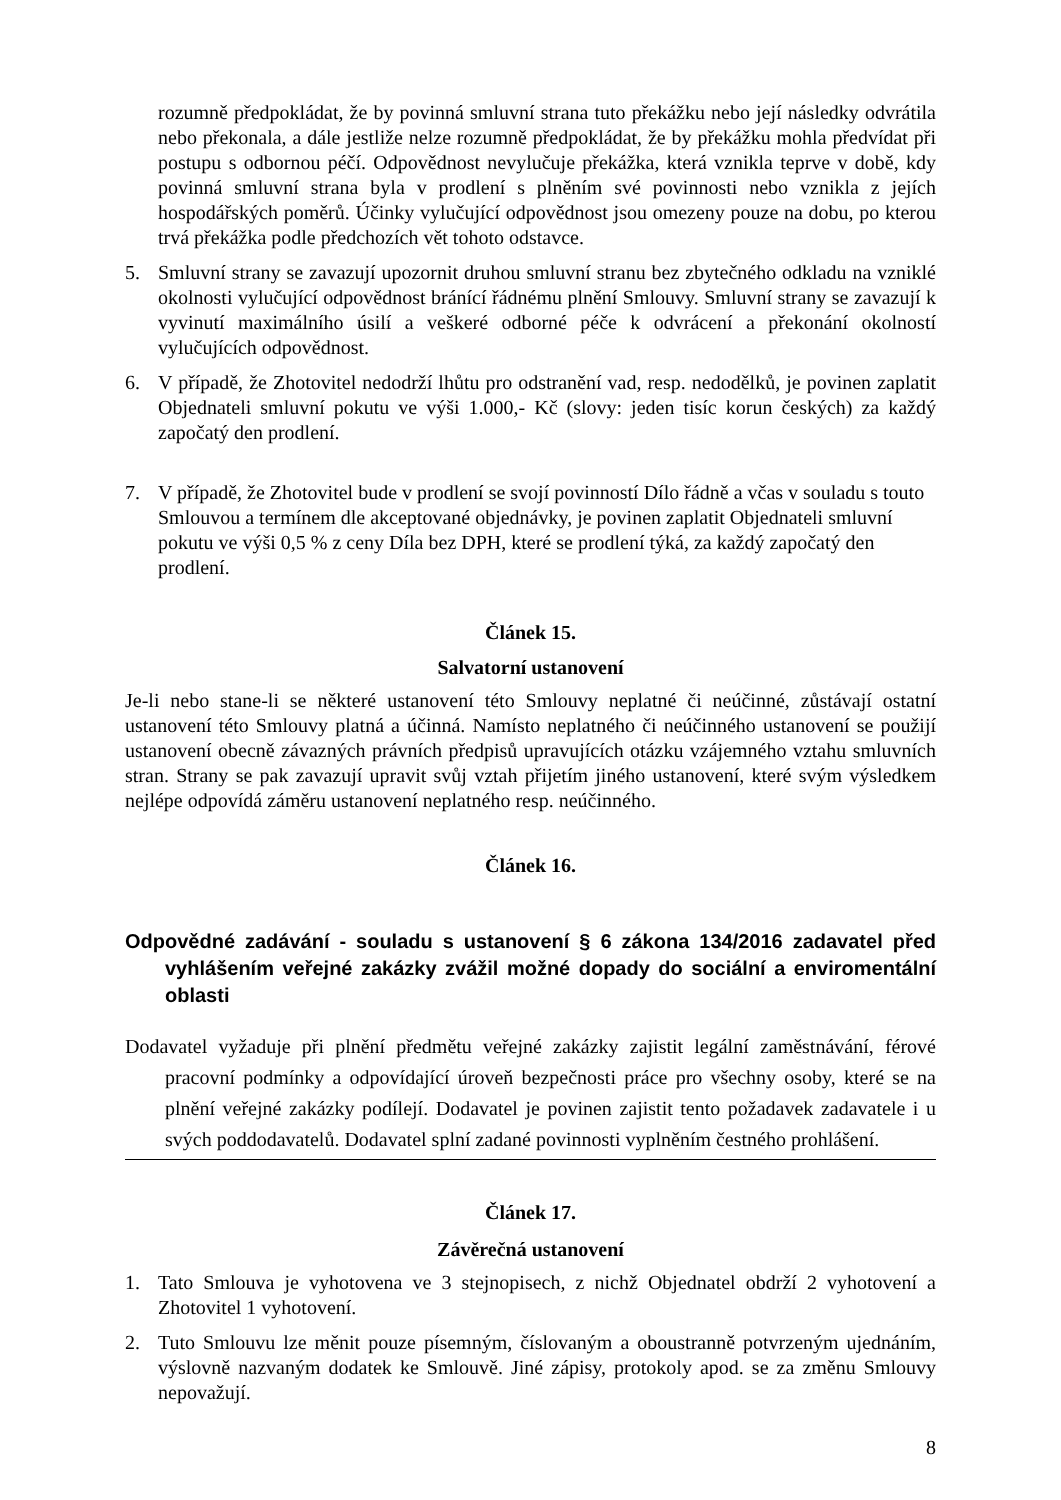rozumně předpokládat, že by povinná smluvní strana tuto překážku nebo její následky odvrátila nebo překonala, a dále jestliže nelze rozumně předpokládat, že by překážku mohla předvídat při postupu s odbornou péčí. Odpovědnost nevylučuje překážka, která vznikla teprve v době, kdy povinná smluvní strana byla v prodlení s plněním své povinnosti nebo vznikla z jejích hospodářských poměrů. Účinky vylučující odpovědnost jsou omezeny pouze na dobu, po kterou trvá překážka podle předchozích vět tohoto odstavce.
5. Smluvní strany se zavazují upozornit druhou smluvní stranu bez zbytečného odkladu na vzniklé okolnosti vylučující odpovědnost bránící řádnému plnění Smlouvy. Smluvní strany se zavazují k vyvinutí maximálního úsilí a veškeré odborné péče k odvrácení a překonání okolností vylučujících odpovědnost.
6. V případě, že Zhotovitel nedodrží lhůtu pro odstranění vad, resp. nedodělků, je povinen zaplatit Objednateli smluvní pokutu ve výši 1.000,- Kč (slovy: jeden tisíc korun českých) za každý započatý den prodlení.
7. V případě, že Zhotovitel bude v prodlení se svojí povinností Dílo řádně a včas v souladu s touto Smlouvou a termínem dle akceptované objednávky, je povinen zaplatit Objednateli smluvní pokutu ve výši 0,5 % z ceny Díla bez DPH, které se prodlení týká, za každý započatý den prodlení.
Článek 15.
Salvatorní ustanovení
Je-li nebo stane-li se některé ustanovení této Smlouvy neplatné či neúčinné, zůstávají ostatní ustanovení této Smlouvy platná a účinná. Namísto neplatného či neúčinného ustanovení se použijí ustanovení obecně závazných právních předpisů upravujících otázku vzájemného vztahu smluvních stran. Strany se pak zavazují upravit svůj vztah přijetím jiného ustanovení, které svým výsledkem nejlépe odpovídá záměru ustanovení neplatného resp. neúčinného.
Článek 16.
Odpovědné zadávání - souladu s ustanovení § 6 zákona 134/2016 zadavatel před vyhlášením veřejné zakázky zvážil možné dopady do sociální a enviromentální oblasti
Dodavatel vyžaduje při plnění předmětu veřejné zakázky zajistit legální zaměstnávání, férové pracovní podmínky a odpovídající úroveň bezpečnosti práce pro všechny osoby, které se na plnění veřejné zakázky podílejí. Dodavatel je povinen zajistit tento požadavek zadavatele i u svých poddodavatelů. Dodavatel splní zadané povinnosti vyplněním čestného prohlášení.
Článek 17.
Závěrečná ustanovení
1. Tato Smlouva je vyhotovena ve 3 stejnopisech, z nichž Objednatel obdrží 2 vyhotovení a Zhotovitel 1 vyhotovení.
2. Tuto Smlouvu lze měnit pouze písemným, číslovaným a oboustranně potvrzeným ujednáním, výslovně nazvaným dodatek ke Smlouvě. Jiné zápisy, protokoly apod. se za změnu Smlouvy nepovažují.
8